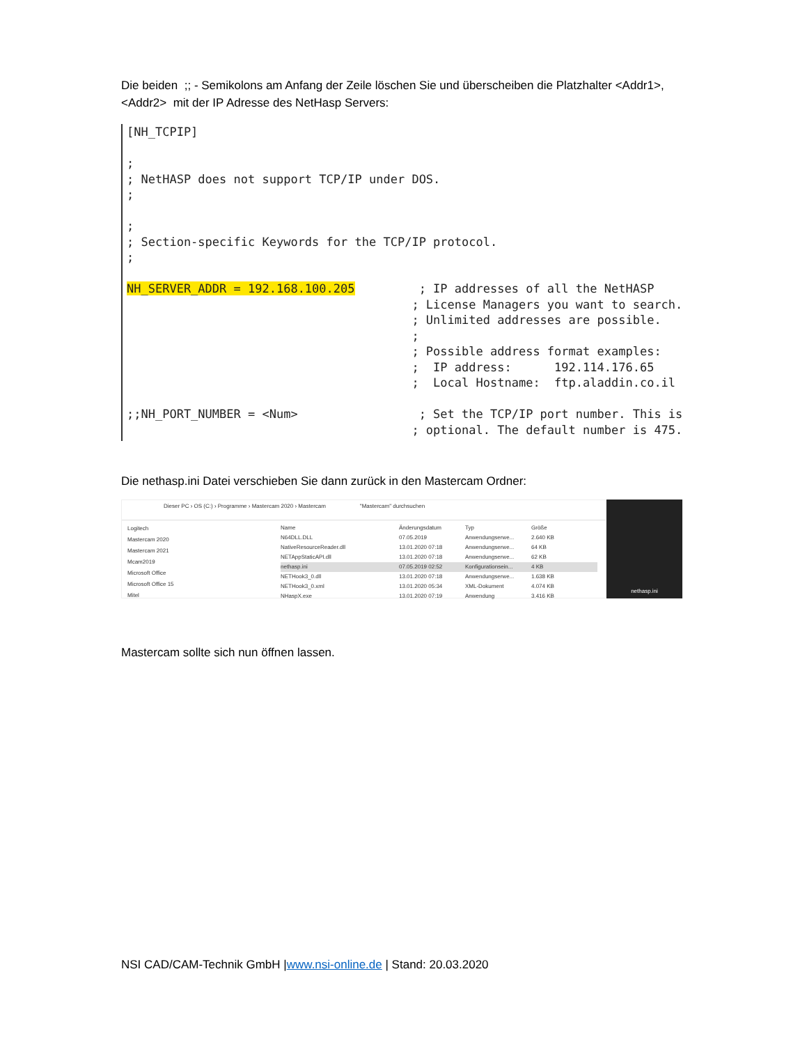Die beiden ;; - Semikolons am Anfang der Zeile löschen Sie und überscheiben die Platzhalter <Addr1>, <Addr2> mit der IP Adresse des NetHasp Servers:
[NH_TCPIP]

;
; NetHASP does not support TCP/IP under DOS.
;

;
; Section-specific Keywords for the TCP/IP protocol.
;

NH_SERVER_ADDR = 192.168.100.205         ; IP addresses of all the NetHASP
                                        ; License Managers you want to search.
                                        ; Unlimited addresses are possible.
                                        ;
                                        ; Possible address format examples:
                                        ;  IP address:      192.114.176.65
                                        ;  Local Hostname:  ftp.aladdin.co.il

;;NH_PORT_NUMBER = <Num>                 ; Set the TCP/IP port number. This is
                                        ; optional. The default number is 475.
Die nethasp.ini Datei verschieben Sie dann zurück in den Mastercam Ordner:
Dieser PC › OS (C:) › Programme › Mastercam 2020 › Mastercam "Mastercam" durchsuchen
Logitech
Mastercam 2020
Mastercam 2021
Mcam2019
Microsoft Office
Microsoft Office 15
Mitel
Name Änderungsdatum Typ Größe
N64DLL.DLL 07.05.2019 Anwendungserwe... 2.640 KB
NativeResourceReader.dll 13.01.2020 07:18 Anwendungserwe... 64 KB
NETAppStaticAPI.dll 13.01.2020 07:18 Anwendungserwe... 62 KB
nethasp.ini 07.05.2019 02:52 Konfigurationsein... 4 KB
NETHook3_0.dll 13.01.2020 07:18 Anwendungserwe... 1.638 KB
NETHook3_0.xml 13.01.2020 05:34 XML-Dokument 4.074 KB
NHaspX.exe 13.01.2020 07:19 Anwendung 3.416 KB
nethasp.ini
Mastercam sollte sich nun öffnen lassen.
NSI CAD/CAM-Technik GmbH |www.nsi-online.de | Stand: 20.03.2020